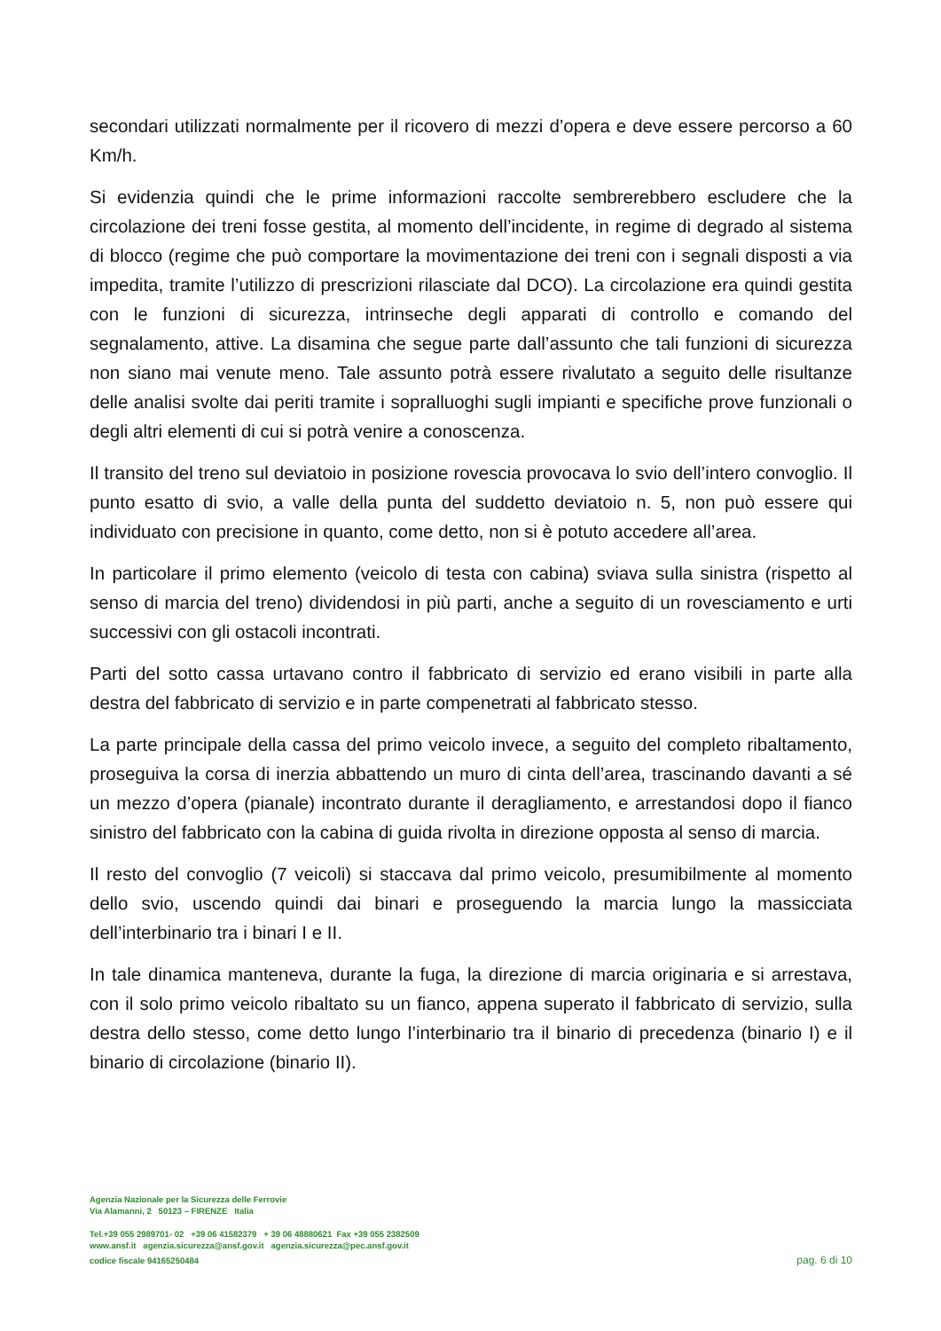secondari utilizzati normalmente per il ricovero di mezzi d’opera e deve essere percorso a 60 Km/h.
Si evidenzia quindi che le prime informazioni raccolte sembrerebbero escludere che la circolazione dei treni fosse gestita, al momento dell’incidente, in regime di degrado al sistema di blocco (regime che può comportare la movimentazione dei treni con i segnali disposti a via impedita, tramite l’utilizzo di prescrizioni rilasciate dal DCO). La circolazione era quindi gestita con le funzioni di sicurezza, intrinseche degli apparati di controllo e comando del segnalamento, attive. La disamina che segue parte dall’assunto che tali funzioni di sicurezza non siano mai venute meno. Tale assunto potrà essere rivalutato a seguito delle risultanze delle analisi svolte dai periti tramite i sopralluoghi sugli impianti e specifiche prove funzionali o degli altri elementi di cui si potrà venire a conoscenza.
Il transito del treno sul deviatoio in posizione rovescia provocava lo svio dell’intero convoglio. Il punto esatto di svio, a valle della punta del suddetto deviatoio n. 5, non può essere qui individuato con precisione in quanto, come detto, non si è potuto accedere all’area.
In particolare il primo elemento (veicolo di testa con cabina) sviava sulla sinistra (rispetto al senso di marcia del treno) dividendosi in più parti, anche a seguito di un rovesciamento e urti successivi con gli ostacoli incontrati.
Parti del sotto cassa urtavano contro il fabbricato di servizio ed erano visibili in parte alla destra del fabbricato di servizio e in parte compenetrati al fabbricato stesso.
La parte principale della cassa del primo veicolo invece, a seguito del completo ribaltamento, proseguiva la corsa di inerzia abbattendo un muro di cinta dell’area, trascinando davanti a sé un mezzo d’opera (pianale) incontrato durante il deragliamento, e arrestandosi dopo il fianco sinistro del fabbricato con la cabina di guida rivolta in direzione opposta al senso di marcia.
Il resto del convoglio (7 veicoli) si staccava dal primo veicolo, presumibilmente al momento dello svio, uscendo quindi dai binari e proseguendo la marcia lungo la massicciata dell’interbinario tra i binari I e II.
In tale dinamica manteneva, durante la fuga, la direzione di marcia originaria e si arrestava, con il solo primo veicolo ribaltato su un fianco, appena superato il fabbricato di servizio, sulla destra dello stesso, come detto lungo l’interbinario tra il binario di precedenza (binario I) e il binario di circolazione (binario II).
Agenzia Nazionale per la Sicurezza delle Ferrovie
Via Alamanni, 2 50123 – FIRENZE Italia
Tel.+39 055 2989701- 02 +39 06 41582379 + 39 06 48880621 Fax +39 055 2382509
www.ansf.it agenzia.sicurezza@ansf.gov.it agenzia.sicurezza@pec.ansf.gov.it
codice fiscale 94165250484
pag. 6 di 10